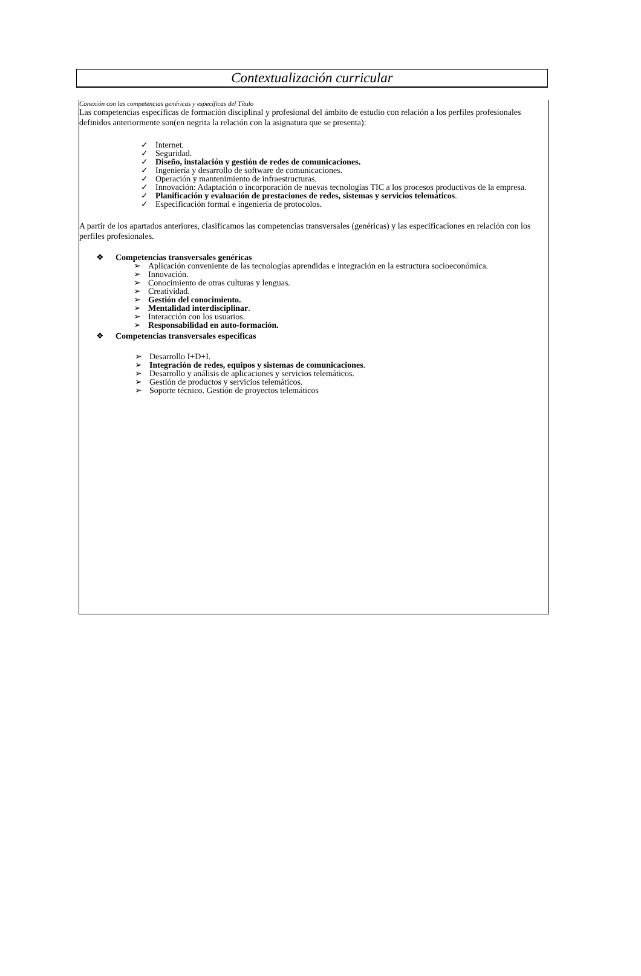Contextualización curricular
Conexión con las competencias genéricas y específicas del Título
Las competencias específicas de formación disciplinal y profesional del ámbito de estudio con relación a los perfiles profesionales definidos anteriormente son(en negrita la relación con la asignatura que se presenta):
✓ Internet.
✓ Seguridad.
✓ Diseño, instalación y gestión de redes de comunicaciones.
✓ Ingeniería y desarrollo de software de comunicaciones.
✓ Operación y mantenimiento de infraestructuras.
✓ Innovación: Adaptación o incorporación de nuevas tecnologías TIC a los procesos productivos de la empresa.
✓ Planificación y evaluación de prestaciones de redes, sistemas y servicios telemáticos.
✓ Especificación formal e ingeniería de protocolos.
A partir de los apartados anteriores, clasificamos las competencias transversales (genéricas) y las especificaciones en relación con los perfiles profesionales.
❖ Competencias transversales genéricas
➢ Aplicación conveniente de las tecnologías aprendidas e integración en la estructura socioeconómica.
➢ Innovación.
➢ Conocimiento de otras culturas y lenguas.
➢ Creatividad.
➢ Gestión del conocimiento.
➢ Mentalidad interdisciplinar.
➢ Interacción con los usuarios.
➢ Responsabilidad en auto-formación.
❖ Competencias transversales específicas
➢ Desarrollo I+D+I.
➢ Integración de redes, equipos y sistemas de comunicaciones.
➢ Desarrollo y análisis de aplicaciones y servicios telemáticos.
➢ Gestión de productos y servicios telemáticos.
➢ Soporte técnico. Gestión de proyectos telemáticos